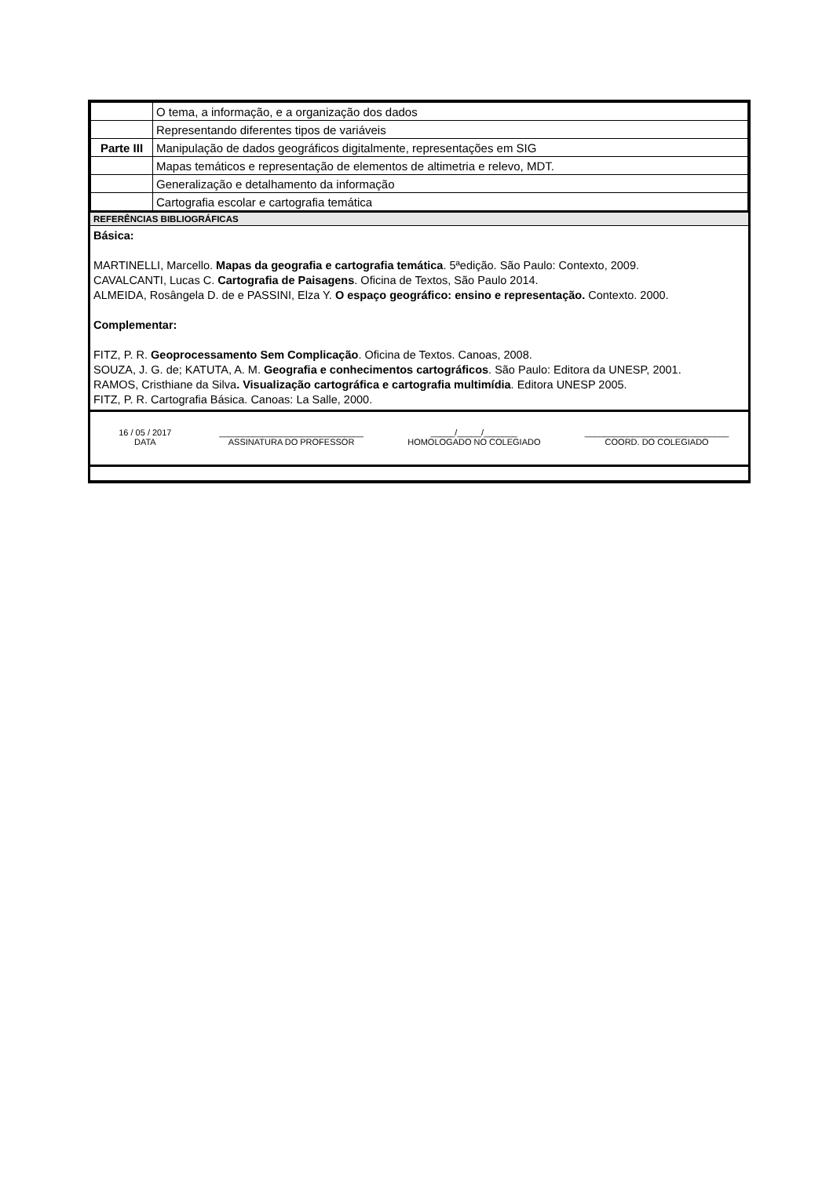| | O tema, a informação, e a organização dos dados |
| | Representando diferentes tipos de variáveis |
| Parte III | Manipulação de dados geográficos digitalmente, representações em SIG |
| | Mapas temáticos e representação de elementos de altimetria e relevo, MDT. |
| | Generalização e detalhamento da informação |
| | Cartografia escolar e cartografia temática |
REFERÊNCIAS BIBLIOGRÁFICAS
Básica:
MARTINELLI, Marcello. Mapas da geografia e cartografia temática. 5ªedição. São Paulo: Contexto, 2009.
CAVALCANTI, Lucas C. Cartografia de Paisagens. Oficina de Textos, São Paulo 2014.
ALMEIDA, Rosângela D. de e PASSINI, Elza Y. O espaço geográfico: ensino e representação. Contexto. 2000.
Complementar:
FITZ, P. R. Geoprocessamento Sem Complicação. Oficina de Textos. Canoas, 2008.
SOUZA, J. G. de; KATUTA, A. M. Geografia e conhecimentos cartográficos. São Paulo: Editora da UNESP, 2001.
RAMOS, Cristhiane da Silva. Visualização cartográfica e cartografia multimídia. Editora UNESP 2005.
FITZ, P. R. Cartografia Básica. Canoas: La Salle, 2000.
16 / 05 / 2017
DATA
______________________________
ASSINATURA DO PROFESSOR
_____/_____/_______
HOMOLOGADO NO COLEGIADO
______________________________
COORD. DO COLEGIADO